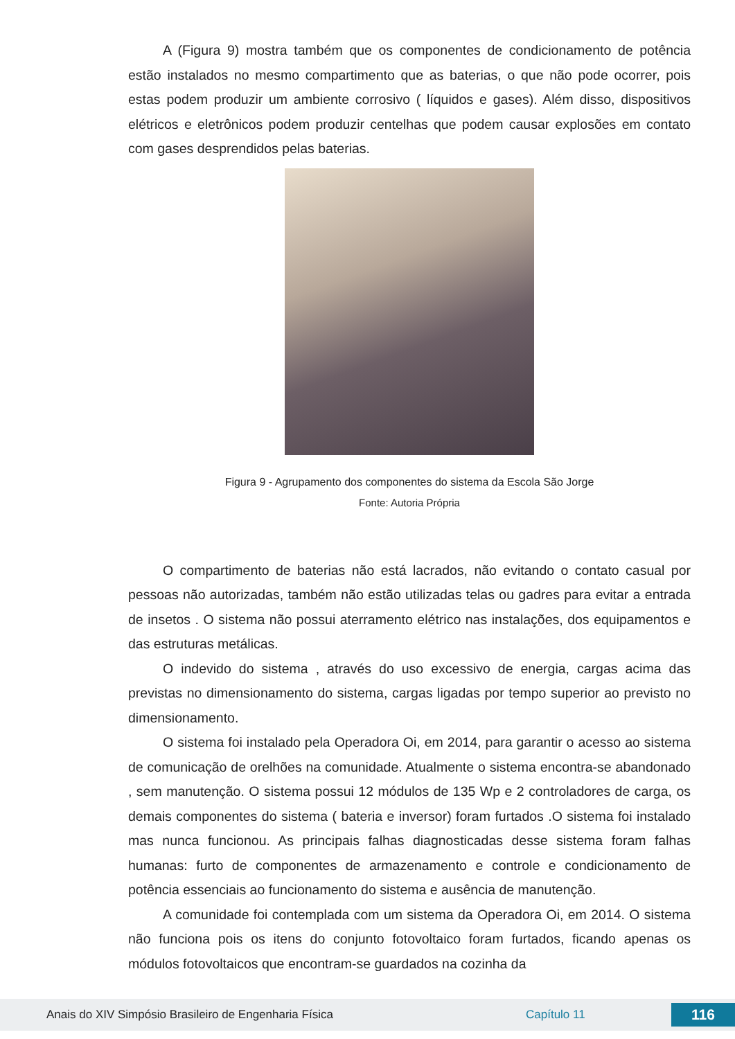A (Figura 9) mostra também que os componentes de condicionamento de potência estão instalados no mesmo compartimento que as baterias, o que não pode ocorrer, pois estas podem produzir um ambiente corrosivo ( líquidos e gases). Além disso, dispositivos elétricos e eletrônicos podem produzir centelhas que podem causar explosões em contato com gases desprendidos pelas baterias.
Figura 9 - Agrupamento dos componentes do sistema da Escola São Jorge
Fonte: Autoria Própria
O compartimento de baterias não está lacrados, não evitando o contato casual por pessoas não autorizadas, também não estão utilizadas telas ou gadres para evitar a entrada de insetos . O sistema não possui aterramento elétrico nas instalações, dos equipamentos e das estruturas metálicas.
O indevido do sistema , através do uso excessivo de energia, cargas acima das previstas no dimensionamento do sistema, cargas ligadas por tempo superior ao previsto no dimensionamento.
O sistema foi instalado pela Operadora Oi, em 2014, para garantir o acesso ao sistema de comunicação de orelhões na comunidade. Atualmente o sistema encontra-se abandonado , sem manutenção. O sistema possui 12 módulos de 135 Wp e 2 controladores de carga, os demais componentes do sistema ( bateria e inversor) foram furtados .O sistema foi instalado mas nunca funcionou. As principais falhas diagnosticadas desse sistema foram falhas humanas: furto de componentes de armazenamento e controle e condicionamento de potência essenciais ao funcionamento do sistema e ausência de manutenção.
A comunidade foi contemplada com um sistema da Operadora Oi, em 2014. O sistema não funciona pois os itens do conjunto fotovoltaico foram furtados, ficando apenas os módulos fotovoltaicos que encontram-se guardados na cozinha da
Anais do XIV Simpósio Brasileiro de Engenharia Física Capítulo 11 116